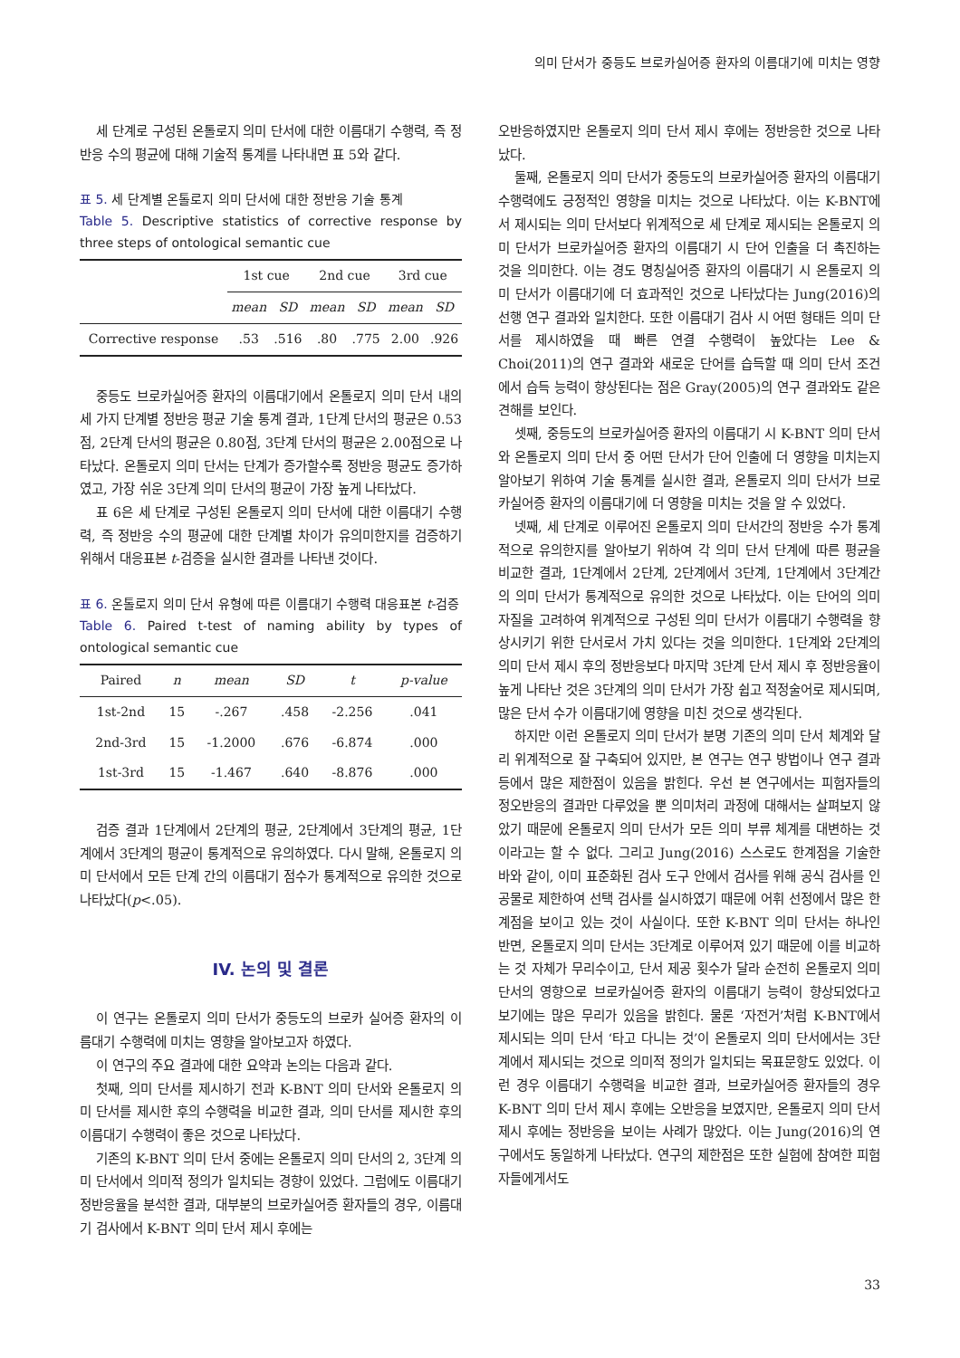의미 단서가 중등도 브로카실어증 환자의 이름대기에 미치는 영향
세 단계로 구성된 온톨로지 의미 단서에 대한 이름대기 수행력, 즉 정반응 수의 평균에 대해 기술적 통계를 나타내면 표 5와 같다.
표 5. 세 단계별 온톨로지 의미 단서에 대한 정반응 기술 통계
Table 5. Descriptive statistics of corrective response by three steps of ontological semantic cue
| | 1st cue | | 2nd cue | | 3rd cue | |
| --- | --- | --- | --- | --- | --- | --- |
| | mean | SD | mean | SD | mean | SD |
| Corrective response | .53 | .516 | .80 | .775 | 2.00 | .926 |
중등도 브로카실어증 환자의 이름대기에서 온톨로지 의미 단서 내의 세 가지 단계별 정반응 평균 기술 통계 결과, 1단계 단서의 평균은 0.53점, 2단계 단서의 평균은 0.80점, 3단계 단서의 평균은 2.00점으로 나타났다. 온톨로지 의미 단서는 단계가 증가할수록 정반응 평균도 증가하였고, 가장 쉬운 3단계 의미 단서의 평균이 가장 높게 나타났다.
표 6은 세 단계로 구성된 온톨로지 의미 단서에 대한 이름대기 수행력, 즉 정반응 수의 평균에 대한 단계별 차이가 유의미한지를 검증하기 위해서 대응표본 t-검증을 실시한 결과를 나타낸 것이다.
표 6. 온톨로지 의미 단서 유형에 따른 이름대기 수행력 대응표본 t-검증
Table 6. Paired t-test of naming ability by types of ontological semantic cue
| Paired | n | mean | SD | t | p-value |
| --- | --- | --- | --- | --- | --- |
| 1st-2nd | 15 | -.267 | .458 | -2.256 | .041 |
| 2nd-3rd | 15 | -1.2000 | .676 | -6.874 | .000 |
| 1st-3rd | 15 | -1.467 | .640 | -8.876 | .000 |
검증 결과 1단계에서 2단계의 평균, 2단계에서 3단계의 평균, 1단계에서 3단계의 평균이 통계적으로 유의하였다. 다시 말해, 온톨로지 의미 단서에서 모든 단계 간의 이름대기 점수가 통계적으로 유의한 것으로 나타났다(p<.05).
IV. 논의 및 결론
이 연구는 온톨로지 의미 단서가 중등도의 브로카 실어증 환자의 이름대기 수행력에 미치는 영향을 알아보고자 하였다.
이 연구의 주요 결과에 대한 요약과 논의는 다음과 같다.
첫째, 의미 단서를 제시하기 전과 K-BNT 의미 단서와 온톨로지 의미 단서를 제시한 후의 수행력을 비교한 결과, 의미 단서를 제시한 후의 이름대기 수행력이 좋은 것으로 나타났다.
기존의 K-BNT 의미 단서 중에는 온톨로지 의미 단서의 2, 3단계 의미 단서에서 의미적 정의가 일치되는 경향이 있었다. 그럼에도 이름대기 정반응율을 분석한 결과, 대부분의 브로카실어증 환자들의 경우, 이름대기 검사에서 K-BNT 의미 단서 제시 후에는
오반응하였지만 온톨로지 의미 단서 제시 후에는 정반응한 것으로 나타났다.
둘째, 온톨로지 의미 단서가 중등도의 브로카실어증 환자의 이름대기 수행력에도 긍정적인 영향을 미치는 것으로 나타났다. 이는 K-BNT에서 제시되는 의미 단서보다 위계적으로 세 단계로 제시되는 온톨로지 의미 단서가 브로카실어증 환자의 이름대기 시 단어 인출을 더 촉진하는 것을 의미한다. 이는 경도 명칭실어증 환자의 이름대기 시 온톨로지 의미 단서가 이름대기에 더 효과적인 것으로 나타났다는 Jung(2016)의 선행 연구 결과와 일치한다. 또한 이름대기 검사 시 어떤 형태든 의미 단서를 제시하였을 때 빠른 연결 수행력이 높았다는 Lee & Choi(2011)의 연구 결과와 새로운 단어를 습득할 때 의미 단서 조건에서 습득 능력이 향상된다는 점은 Gray(2005)의 연구 결과와도 같은 견해를 보인다.
셋째, 중등도의 브로카실어증 환자의 이름대기 시 K-BNT 의미 단서와 온톨로지 의미 단서 중 어떤 단서가 단어 인출에 더 영향을 미치는지 알아보기 위하여 기술 통계를 실시한 결과, 온톨로지 의미 단서가 브로카실어증 환자의 이름대기에 더 영향을 미치는 것을 알 수 있었다.
넷째, 세 단계로 이루어진 온톨로지 의미 단서간의 정반응 수가 통계적으로 유의한지를 알아보기 위하여 각 의미 단서 단계에 따른 평균을 비교한 결과, 1단계에서 2단계, 2단계에서 3단계, 1단계에서 3단계간의 의미 단서가 통계적으로 유의한 것으로 나타났다. 이는 단어의 의미 자질을 고려하여 위계적으로 구성된 의미 단서가 이름대기 수행력을 향상시키기 위한 단서로서 가치 있다는 것을 의미한다. 1단계와 2단계의 의미 단서 제시 후의 정반응보다 마지막 3단계 단서 제시 후 정반응율이 높게 나타난 것은 3단계의 의미 단서가 가장 쉽고 적정술어로 제시되며, 많은 단서 수가 이름대기에 영향을 미친 것으로 생각된다.
하지만 이런 온톨로지 의미 단서가 분명 기존의 의미 단서 체계와 달리 위계적으로 잘 구축되어 있지만, 본 연구는 연구 방법이나 연구 결과 등에서 많은 제한점이 있음을 밝힌다. 우선 본 연구에서는 피험자들의 정오반응의 결과만 다루었을 뿐 의미처리 과정에 대해서는 살펴보지 않았기 때문에 온톨로지 의미 단서가 모든 의미 부류 체계를 대변하는 것이라고는 할 수 없다. 그리고 Jung(2016) 스스로도 한계점을 기술한 바와 같이, 이미 표준화된 검사 도구 안에서 검사를 위해 공식 검사를 인공물로 제한하여 선택 검사를 실시하였기 때문에 어휘 선정에서 많은 한계점을 보이고 있는 것이 사실이다. 또한 K-BNT 의미 단서는 하나인 반면, 온톨로지 의미 단서는 3단계로 이루어져 있기 때문에 이를 비교하는 것 자체가 무리수이고, 단서 제공 횟수가 달라 순전히 온톨로지 의미 단서의 영향으로 브로카실어증 환자의 이름대기 능력이 향상되었다고 보기에는 많은 무리가 있음을 밝힌다. 물론 ‘자전거’처럼 K-BNT에서 제시되는 의미 단서 ‘타고 다니는 것’이 온톨로지 의미 단서에서는 3단계에서 제시되는 것으로 의미적 정의가 일치되는 목표문항도 있었다. 이런 경우 이름대기 수행력을 비교한 결과, 브로카실어증 환자들의 경우 K-BNT 의미 단서 제시 후에는 오반응을 보였지만, 온톨로지 의미 단서 제시 후에는 정반응을 보이는 사례가 많았다. 이는 Jung(2016)의 연구에서도 동일하게 나타났다. 연구의 제한점은 또한 실험에 참여한 피험자들에게서도
33